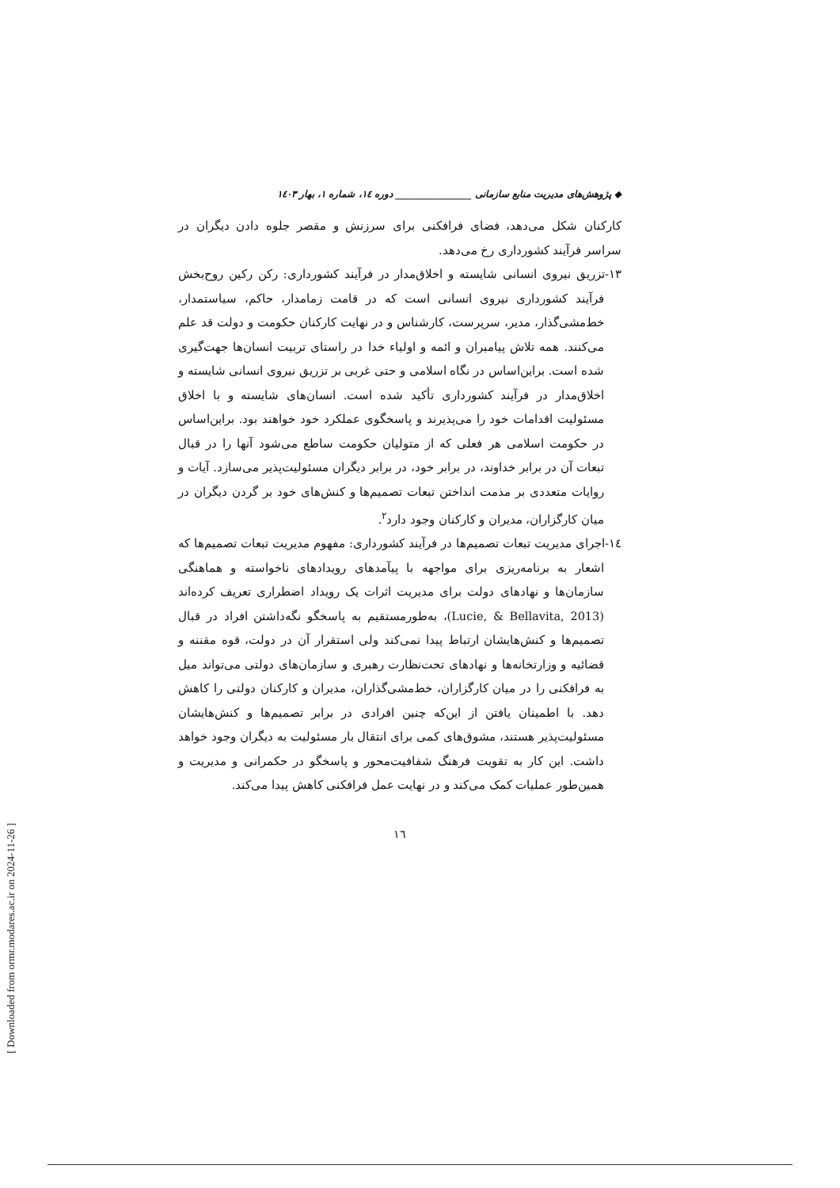◆ پژوهش‌های مدیریت منابع سازمانی ________________ دوره ۱٤، شماره ۱، بهار ۱٤۰۳
کارکنان شکل می‌دهد، فضای فرافکنی برای سرزنش و مقصر جلوه دادن دیگران در سراسر فرآیند کشورداری رخ می‌دهد.
۱۳-تزریق نیروی انسانی شایسته و اخلاق‌مدار در فرآیند کشورداری: رکن رکین روح‌بخش فرآیند کشورداری نیروی انسانی است که در قامت زمامدار، حاکم، سیاستمدار، خط‌مشی‌گذار، مدیر، سرپرست، کارشناس و در نهایت کارکنان حکومت و دولت قد علم می‌کنند. همه تلاش پیامبران و ائمه و اولیاء خدا در راستای تربیت انسان‌ها جهت‌گیری شده است. براین‌اساس در نگاه اسلامی و حتی غربی بر تزریق نیروی انسانی شایسته و اخلاق‌مدار در فرآیند کشورداری تأکید شده است. انسان‌های شایسته و با اخلاق مسئولیت اقدامات خود را می‌پذیرند و پاسخگوی عملکرد خود خواهند بود. براین‌اساس در حکومت اسلامی هر فعلی که از متولیان حکومت ساطع می‌شود آنها را در قبال تبعات آن در برابر خداوند، در برابر خود، در برابر دیگران مسئولیت‌پذیر می‌سازد. آیات و روایات متعددی بر مذمت انداختن تبعات تصمیم‌ها و کنش‌های خود بر گردن دیگران در میان کارگزاران، مدیران و کارکنان وجود دارد<sup>۲</sup>.
۱٤-اجرای مدیریت تبعات تصمیم‌ها در فرآیند کشورداری: مفهوم مدیریت تبعات تصمیم‌ها که اشعار به برنامه‌ریزی برای مواجهه با پیآمدهای رویدادهای ناخواسته و هماهنگی سازمان‌ها و نهادهای دولت برای مدیریت اثرات یک رویداد اضطراری تعریف کرده‌اند (Lucie, & Bellavita, 2013)، به‌طورمستقیم به پاسخگو نگه‌داشتن افراد در قبال تصمیم‌ها و کنش‌هایشان ارتباط پیدا نمی‌کند ولی استقرار آن در دولت، قوه مقننه و قضائیه و وزارتخانه‌ها و نهادهای تحت‌نظارت رهبری و سازمان‌های دولتی می‌تواند میل به فرافکنی را در میان کارگزاران، خط‌مشی‌گذاران، مدیران و کارکنان دولتی را کاهش دهد. با اطمینان یافتن از این‌که چنین افرادی در برابر تصمیم‌ها و کنش‌هایشان مسئولیت‌پذیر هستند، مشوق‌های کمی برای انتقال بار مسئولیت به دیگران وجود خواهد داشت. این کار به تقویت فرهنگ شفافیت‌محور و پاسخگو در حکمرانی و مدیریت و همین‌طور عملیات کمک می‌کند و در نهایت عمل فرافکنی کاهش پیدا می‌کند.
۱٦
[ Downloaded from ormr.modares.ac.ir on 2024-11-26 ]